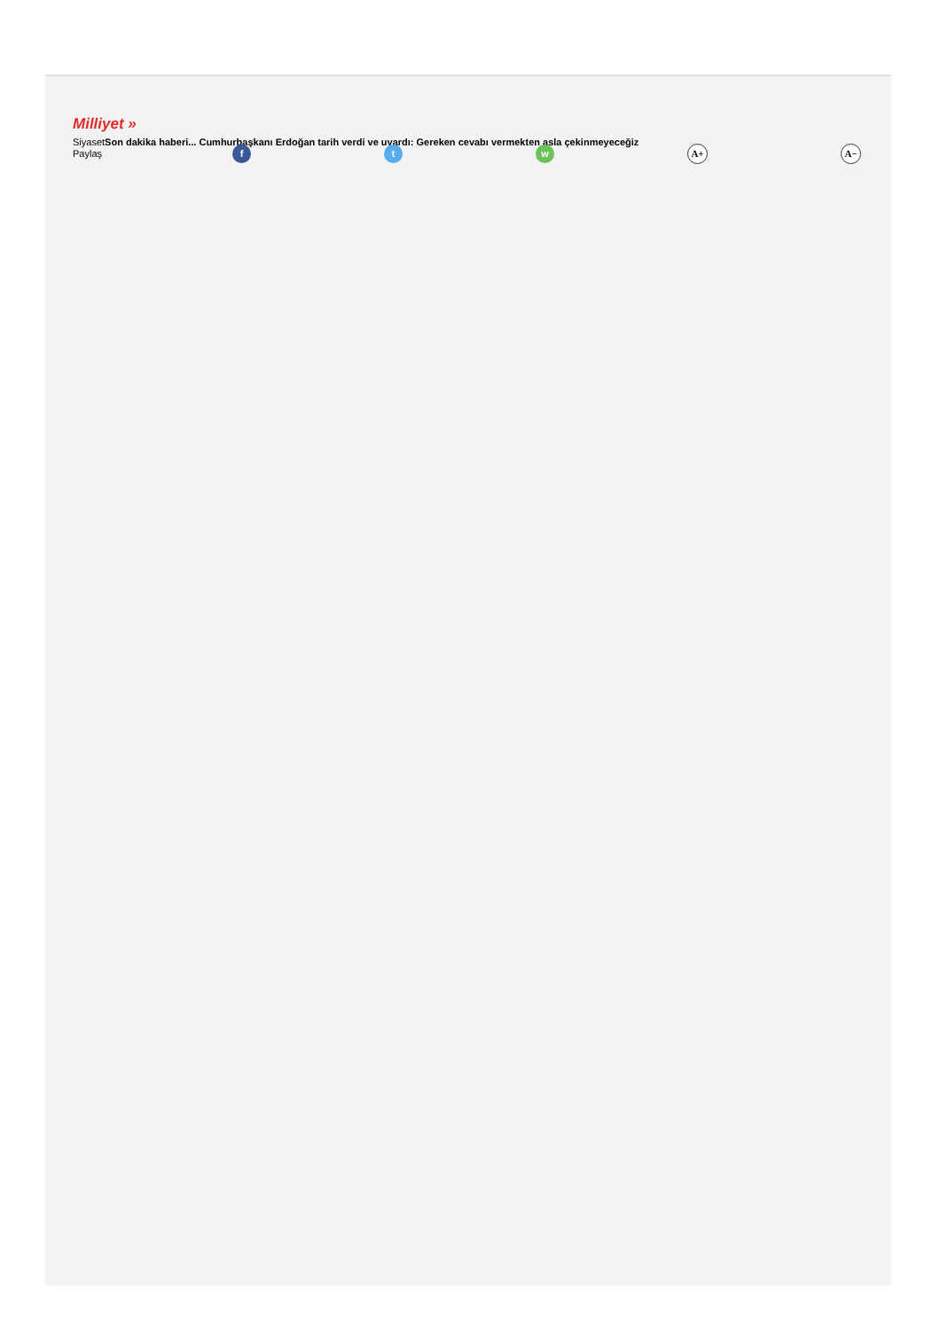Milliyet »
SiyasetSon dakika haberi... Cumhurbaşkanı Erdoğan tarih verdi ve uyardı: Gereken cevabı vermekten asla çekinmeyeceğiz
Paylaş f t w A+ A−